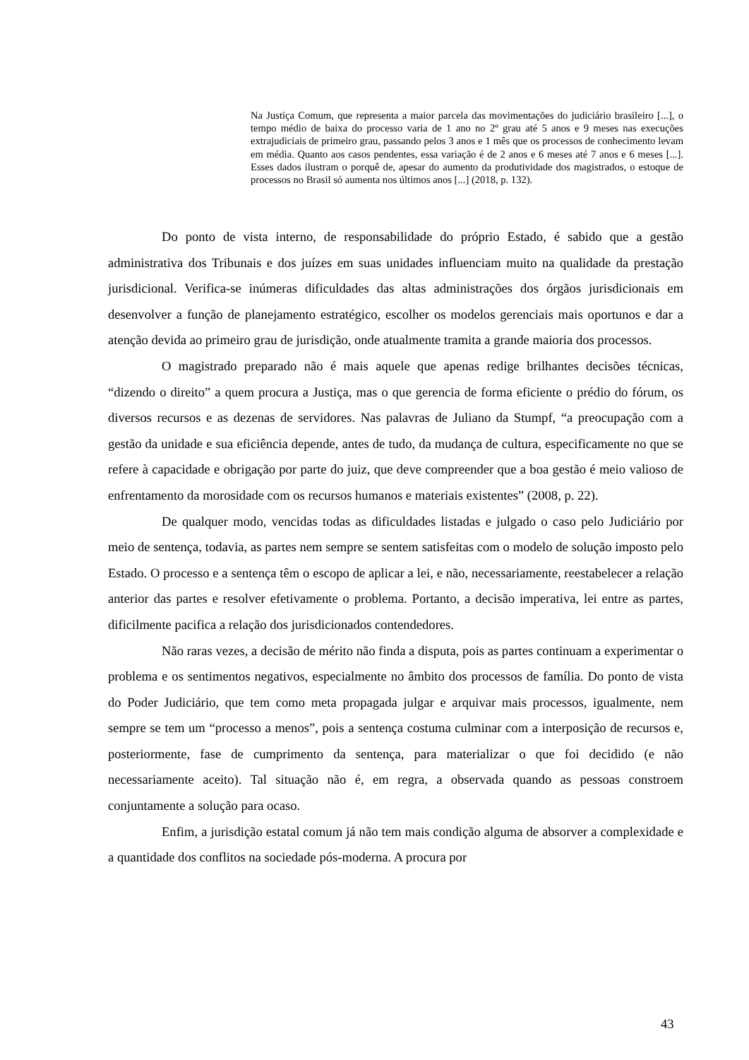Na Justiça Comum, que representa a maior parcela das movimentações do judiciário brasileiro [...], o tempo médio de baixa do processo varia de 1 ano no 2º grau até 5 anos e 9 meses nas execuções extrajudiciais de primeiro grau, passando pelos 3 anos e 1 mês que os processos de conhecimento levam em média. Quanto aos casos pendentes, essa variação é de 2 anos e 6 meses até 7 anos e 6 meses [...]. Esses dados ilustram o porquê de, apesar do aumento da produtividade dos magistrados, o estoque de processos no Brasil só aumenta nos últimos anos [...] (2018, p. 132).
Do ponto de vista interno, de responsabilidade do próprio Estado, é sabido que a gestão administrativa dos Tribunais e dos juízes em suas unidades influenciam muito na qualidade da prestação jurisdicional. Verifica-se inúmeras dificuldades das altas administrações dos órgãos jurisdicionais em desenvolver a função de planejamento estratégico, escolher os modelos gerenciais mais oportunos e dar a atenção devida ao primeiro grau de jurisdição, onde atualmente tramita a grande maioria dos processos.
O magistrado preparado não é mais aquele que apenas redige brilhantes decisões técnicas, “dizendo o direito” a quem procura a Justiça, mas o que gerencia de forma eficiente o prédio do fórum, os diversos recursos e as dezenas de servidores. Nas palavras de Juliano da Stumpf, “a preocupação com a gestão da unidade e sua eficiência depende, antes de tudo, da mudança de cultura, especificamente no que se refere à capacidade e obrigação por parte do juiz, que deve compreender que a boa gestão é meio valioso de enfrentamento da morosidade com os recursos humanos e materiais existentes” (2008, p. 22).
De qualquer modo, vencidas todas as dificuldades listadas e julgado o caso pelo Judiciário por meio de sentença, todavia, as partes nem sempre se sentem satisfeitas com o modelo de solução imposto pelo Estado. O processo e a sentença têm o escopo de aplicar a lei, e não, necessariamente, reestabelecer a relação anterior das partes e resolver efetivamente o problema. Portanto, a decisão imperativa, lei entre as partes, dificilmente pacifica a relação dos jurisdicionados contendedores.
Não raras vezes, a decisão de mérito não finda a disputa, pois as partes continuam a experimentar o problema e os sentimentos negativos, especialmente no âmbito dos processos de família. Do ponto de vista do Poder Judiciário, que tem como meta propagada julgar e arquivar mais processos, igualmente, nem sempre se tem um “processo a menos”, pois a sentença costuma culminar com a interposição de recursos e, posteriormente, fase de cumprimento da sentença, para materializar o que foi decidido (e não necessariamente aceito). Tal situação não é, em regra, a observada quando as pessoas constroem conjuntamente a solução para ocaso.
Enfim, a jurisdição estatal comum já não tem mais condição alguma de absorver a complexidade e a quantidade dos conflitos na sociedade pós-moderna. A procura por
43